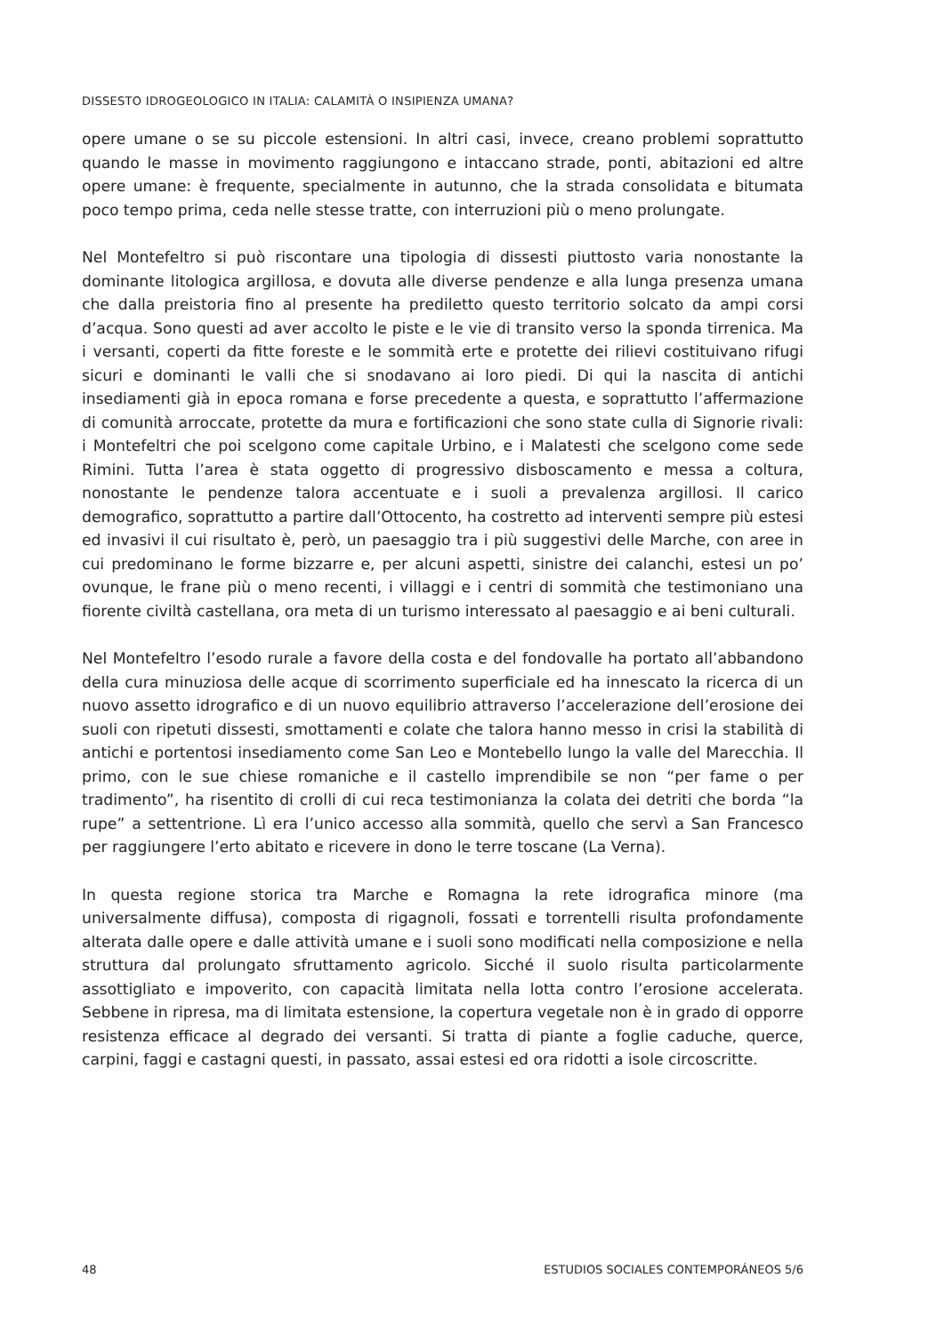DISSESTO IDROGEOLOGICO IN ITALIA: CALAMITÀ O INSIPIENZA UMANA?
opere umane o se su piccole estensioni. In altri casi, invece, creano problemi soprattutto quando le masse in movimento raggiungono e intaccano strade, ponti, abitazioni ed altre opere umane: è frequente, specialmente in autunno, che la strada consolidata e bitumata poco tempo prima, ceda nelle stesse tratte, con interruzioni più o meno prolungate.
Nel Montefeltro si può riscontare una tipologia di dissesti piuttosto varia nonostante la dominante litologica argillosa, e dovuta alle diverse pendenze e alla lunga presenza umana che dalla preistoria fino al presente ha prediletto questo territorio solcato da ampi corsi d’acqua. Sono questi ad aver accolto le piste e le vie di transito verso la sponda tirrenica. Ma i versanti, coperti da fitte foreste e le sommità erte e protette dei rilievi costituivano rifugi sicuri e dominanti le valli che si snodavano ai loro piedi. Di qui la nascita di antichi insediamenti già in epoca romana e forse precedente a questa, e soprattutto l’affermazione di comunità arroccate, protette da mura e fortificazioni che sono state culla di Signorie rivali: i Montefeltri che poi scelgono come capitale Urbino, e i Malatesti che scelgono come sede Rimini. Tutta l’area è stata oggetto di progressivo disboscamento e messa a coltura, nonostante le pendenze talora accentuate e i suoli a prevalenza argillosi. Il carico demografico, soprattutto a partire dall’Ottocento, ha costretto ad interventi sempre più estesi ed invasivi il cui risultato è, però, un paesaggio tra i più suggestivi delle Marche, con aree in cui predominano le forme bizzarre e, per alcuni aspetti, sinistre dei calanchi, estesi un po’ ovunque, le frane più o meno recenti, i villaggi e i centri di sommità che testimoniano una fiorente civiltà castellana, ora meta di un turismo interessato al paesaggio e ai beni culturali.
Nel Montefeltro l’esodo rurale a favore della costa e del fondovalle ha portato all’abbandono della cura minuziosa delle acque di scorrimento superficiale ed ha innescato la ricerca di un nuovo assetto idrografico e di un nuovo equilibrio attraverso l’accelerazione dell’erosione dei suoli con ripetuti dissesti, smottamenti e colate che talora hanno messo in crisi la stabilità di antichi e portentosi insediamento come San Leo e Montebello lungo la valle del Marecchia. Il primo, con le sue chiese romaniche e il castello imprendibile se non “per fame o per tradimento”, ha risentito di crolli di cui reca testimonianza la colata dei detriti che borda “la rupe” a settentrione. Lì era l’unico accesso alla sommità, quello che servì a San Francesco per raggiungere l’erto abitato e ricevere in dono le terre toscane (La Verna).
In questa regione storica tra Marche e Romagna la rete idrografica minore (ma universalmente diffusa), composta di rigagnoli, fossati e torrentelli risulta profondamente alterata dalle opere e dalle attività umane e i suoli sono modificati nella composizione e nella struttura dal prolungato sfruttamento agricolo. Sicché il suolo risulta particolarmente assottigliato e impoverito, con capacità limitata nella lotta contro l’erosione accelerata. Sebbene in ripresa, ma di limitata estensione, la copertura vegetale non è in grado di opporre resistenza efficace al degrado dei versanti. Si tratta di piante a foglie caduche, querce, carpini, faggi e castagni questi, in passato, assai estesi ed ora ridotti a isole circoscritte.
48 ESTUDIOS SOCIALES CONTEMPORÁNEOS 5/6